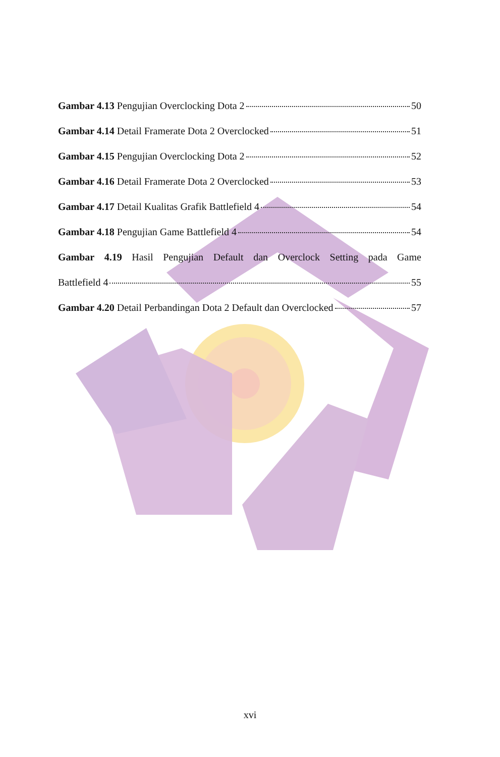Gambar 4.13 Pengujian Overclocking Dota 2 50
Gambar 4.14 Detail Framerate Dota 2 Overclocked 51
Gambar 4.15 Pengujian Overclocking Dota 2 52
Gambar 4.16 Detail Framerate Dota 2 Overclocked 53
Gambar 4.17 Detail Kualitas Grafik Battlefield 4 54
Gambar 4.18 Pengujian Game Battlefield 4 54
Gambar 4.19 Hasil Pengujian Default dan Overclock Setting pada Game
Battlefield 4 55
Gambar 4.20 Detail Perbandingan Dota 2 Default dan Overclocked 57
xvi